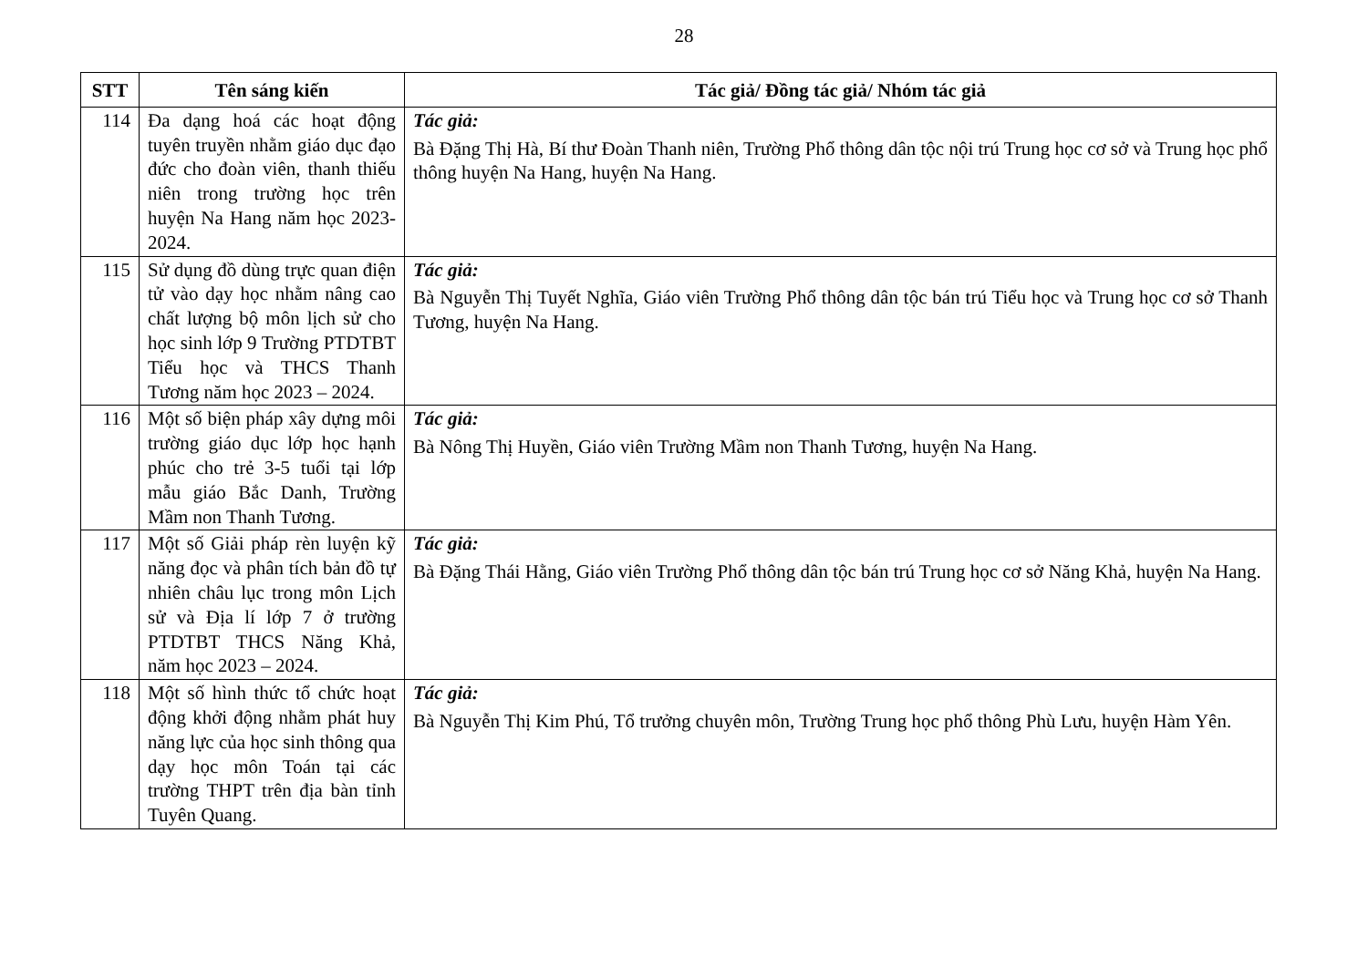28
| STT | Tên sáng kiến | Tác giả/ Đồng tác giả/ Nhóm tác giả |
| --- | --- | --- |
| 114 | Đa dạng hoá các hoạt động tuyên truyền nhằm giáo dục đạo đức cho đoàn viên, thanh thiếu niên trong trường học trên huyện Na Hang năm học 2023-2024. | Tác giả: Bà Đặng Thị Hà, Bí thư Đoàn Thanh niên, Trường Phổ thông dân tộc nội trú Trung học cơ sở và Trung học phổ thông huyện Na Hang, huyện Na Hang. |
| 115 | Sử dụng đồ dùng trực quan điện tử vào dạy học nhằm nâng cao chất lượng bộ môn lịch sử cho học sinh lớp 9 Trường PTDTBT Tiểu học và THCS Thanh Tương năm học 2023 – 2024. | Tác giả: Bà Nguyễn Thị Tuyết Nghĩa, Giáo viên Trường Phổ thông dân tộc bán trú Tiểu học và Trung học cơ sở Thanh Tương, huyện Na Hang. |
| 116 | Một số biện pháp xây dựng môi trường giáo dục lớp học hạnh phúc cho trẻ 3-5 tuổi tại lớp mẫu giáo Bắc Danh, Trường Mầm non Thanh Tương. | Tác giả: Bà Nông Thị Huyền, Giáo viên Trường Mầm non Thanh Tương, huyện Na Hang. |
| 117 | Một số Giải pháp rèn luyện kỹ năng đọc và phân tích bản đồ tự nhiên châu lục trong môn Lịch sử và Địa lí lớp 7 ở trường PTDTBT THCS Năng Khả, năm học 2023 – 2024. | Tác giả: Bà Đặng Thái Hằng, Giáo viên Trường Phổ thông dân tộc bán trú Trung học cơ sở Năng Khả, huyện Na Hang. |
| 118 | Một số hình thức tổ chức hoạt động khởi động nhằm phát huy năng lực của học sinh thông qua dạy học môn Toán tại các trường THPT trên địa bàn tỉnh Tuyên Quang. | Tác giả: Bà Nguyễn Thị Kim Phú, Tổ trưởng chuyên môn, Trường Trung học phổ thông Phù Lưu, huyện Hàm Yên. |